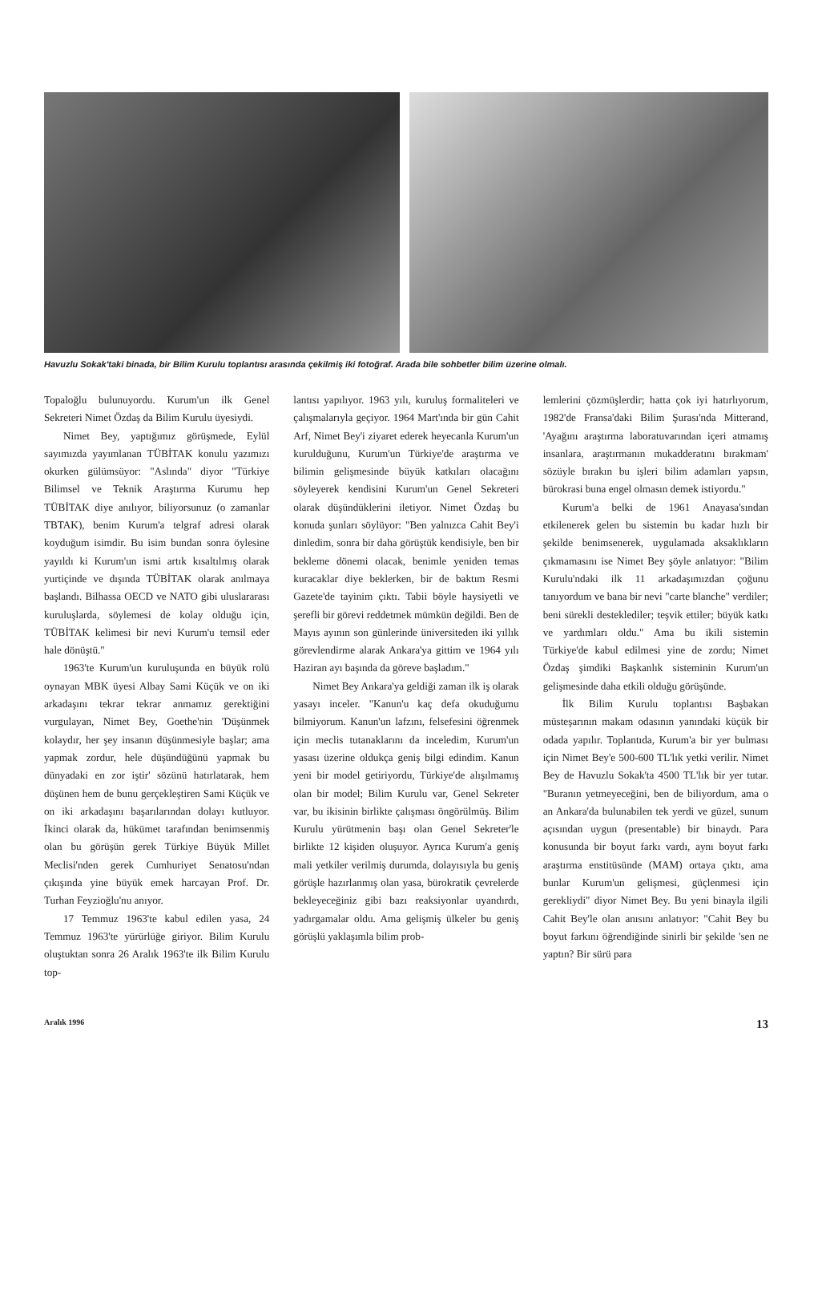Havuzlu Sokak'taki binada, bir Bilim Kurulu toplantısı arasında çekilmiş iki fotoğraf. Arada bile sohbetler bilim üzerine olmalı.
Topaloğlu bulunuyordu. Kurum'un ilk Genel Sekreteri Nimet Özdaş da Bilim Kurulu üyesiydi.
Nimet Bey, yaptığımız görüşmede, Eylül sayımızda yayımlanan TÜBİTAK konulu yazımızı okurken gülümsüyor: "Aslında" diyor "Türkiye Bilimsel ve Teknik Araştırma Kurumu hep TÜBİTAK diye anılıyor, biliyorsunuz (o zamanlar TBTAK), benim Kurum'a telgraf adresi olarak koyduğum isimdir. Bu isim bundan sonra öylesine yayıldı ki Kurum'un ismi artık kısaltılmış olarak yurtiçinde ve dışında TÜBİTAK olarak anılmaya başlandı. Bilhassa OECD ve NATO gibi uluslararası kuruluşlarda, söylemesi de kolay olduğu için, TÜBİTAK kelimesi bir nevi Kurum'u temsil eder hale dönüştü."
1963'te Kurum'un kuruluşunda en büyük rolü oynayan MBK üyesi Albay Sami Küçük ve on iki arkadaşını tekrar tekrar anmamız gerektiğini vurgulayan, Nimet Bey, Goethe'nin 'Düşünmek kolaydır, her şey insanın düşünmesiyle başlar; ama yapmak zordur, hele düşündüğünü yapmak bu dünyadaki en zor iştir' sözünü hatırlatarak, hem düşünen hem de bunu gerçekleştiren Sami Küçük ve on iki arkadaşını başarılarından dolayı kutluyor. İkinci olarak da, hükümet tarafından benimsenmiş olan bu görüşün gerek Türkiye Büyük Millet Meclisi'nden gerek Cumhuriyet Senatosu'ndan çıkışında yine büyük emek harcayan Prof. Dr. Turhan Feyzioğlu'nu anıyor.
17 Temmuz 1963'te kabul edilen yasa, 24 Temmuz 1963'te yürürlüğe giriyor. Bilim Kurulu oluştuktan sonra 26 Aralık 1963'te ilk Bilim Kurulu top-
lantısı yapılıyor. 1963 yılı, kuruluş formaliteleri ve çalışmalarıyla geçiyor. 1964 Mart'ında bir gün Cahit Arf, Nimet Bey'i ziyaret ederek heyecanla Kurum'un kurulduğunu, Kurum'un Türkiye'de araştırma ve bilimin gelişmesinde büyük katkıları olacağını söyleyerek kendisini Kurum'un Genel Sekreteri olarak düşündüklerini iletiyor. Nimet Özdaş bu konuda şunları söylüyor: "Ben yalnızca Cahit Bey'i dinledim, sonra bir daha görüştük kendisiyle, ben bir bekleme dönemi olacak, benimle yeniden temas kuracaklar diye beklerken, bir de baktım Resmi Gazete'de tayinim çıktı. Tabii böyle haysiyetli ve şerefli bir görevi reddetmek mümkün değildi. Ben de Mayıs ayının son günlerinde üniversiteden iki yıllık görevlendirme alarak Ankara'ya gittim ve 1964 yılı Haziran ayı başında da göreve başladım."
Nimet Bey Ankara'ya geldiği zaman ilk iş olarak yasayı inceler. "Kanun'u kaç defa okuduğumu bilmiyorum. Kanun'un lafzını, felsefesini öğrenmek için meclis tutanaklarını da inceledim, Kurum'un yasası üzerine oldukça geniş bilgi edindim. Kanun yeni bir model getiriyordu, Türkiye'de alışılmamış olan bir model; Bilim Kurulu var, Genel Sekreter var, bu ikisinin birlikte çalışması öngörülmüş. Bilim Kurulu yürütmenin başı olan Genel Sekreter'le birlikte 12 kişiden oluşuyor. Ayrıca Kurum'a geniş mali yetkiler verilmiş durumda, dolayısıyla bu geniş görüşle hazırlanmış olan yasa, bürokratik çevrelerde bekleyeceğiniz gibi bazı reaksiyonlar uyandırdı, yadırgamalar oldu. Ama gelişmiş ülkeler bu geniş görüşlü yaklaşımla bilim prob-
lemlerini çözmüşlerdir; hatta çok iyi hatırlıyorum, 1982'de Fransa'daki Bilim Şurası'nda Mitterand, 'Ayağını araştırma laboratuvarından içeri atmamış insanlara, araştırmanın mukadderatını bırakmam' sözüyle bırakın bu işleri bilim adamları yapsın, bürokrasi buna engel olmasın demek istiyordu."
Kurum'a belki de 1961 Anayasa'sından etkilenerek gelen bu sistemin bu kadar hızlı bir şekilde benimsenerek, uygulamada aksaklıkların çıkmamasını ise Nimet Bey şöyle anlatıyor: "Bilim Kurulu'ndaki ilk 11 arkadaşımızdan çoğunu tanıyordum ve bana bir nevi "carte blanche" verdiler; beni sürekli desteklediler; teşvik ettiler; büyük katkı ve yardımları oldu." Ama bu ikili sistemin Türkiye'de kabul edilmesi yine de zordu; Nimet Özdaş şimdiki Başkanlık sisteminin Kurum'un gelişmesinde daha etkili olduğu görüşünde.
İlk Bilim Kurulu toplantısı Başbakan müsteşarının makam odasının yanındaki küçük bir odada yapılır. Toplantıda, Kurum'a bir yer bulması için Nimet Bey'e 500-600 TL'lık yetki verilir. Nimet Bey de Havuzlu Sokak'ta 4500 TL'lık bir yer tutar. "Buranın yetmeyeceğini, ben de biliyordum, ama o an Ankara'da bulunabilen tek yerdi ve güzel, sunum açısından uygun (presentable) bir binaydı. Para konusunda bir boyut farkı vardı, aynı boyut farkı araştırma enstitüsünde (MAM) ortaya çıktı, ama bunlar Kurum'un gelişmesi, güçlenmesi için gerekliydi" diyor Nimet Bey. Bu yeni binayla ilgili Cahit Bey'le olan anısını anlatıyor: "Cahit Bey bu boyut farkını öğrendiğinde sinirli bir şekilde 'sen ne yaptın? Bir sürü para
Aralık 1996 13